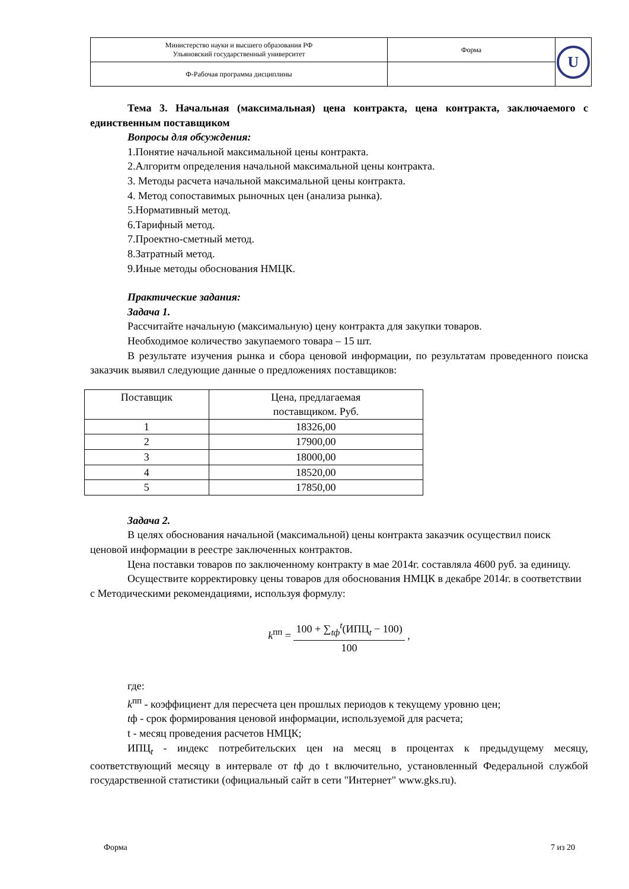| Министерство науки и высшего образования РФ Ульяновский государственный университет | Форма | U |
| Ф-Рабочая программа дисциплины | | |
Тема 3. Начальная (максимальная) цена контракта, цена контракта, заключаемого с единственным поставщиком
Вопросы для обсуждения:
1.Понятие начальной максимальной цены контракта.
2.Алгоритм определения начальной максимальной цены контракта.
3. Методы расчета начальной максимальной цены контракта.
4. Метод сопоставимых рыночных цен (анализа рынка).
5.Нормативный метод.
6.Тарифный метод.
7.Проектно-сметный метод.
8.Затратный метод.
9.Иные методы обоснования НМЦК.
Практические задания:
Задача 1.
Рассчитайте начальную (максимальную) цену контракта для закупки товаров.
Необходимое количество закупаемого товара – 15 шт.
В результате изучения рынка и сбора ценовой информации, по результатам проведенного поиска заказчик выявил следующие данные о предложениях поставщиков:
| Поставщик | Цена, предлагаемая поставщиком. Руб. |
| 1 | 18326,00 |
| 2 | 17900,00 |
| 3 | 18000,00 |
| 4 | 18520,00 |
| 5 | 17850,00 |
Задача 2.
В целях обоснования начальной (максимальной) цены контракта заказчик осуществил поиск ценовой информации в реестре заключенных контрактов.
Цена поставки товаров по заключенному контракту в мае 2014г. составляла 4600 руб. за единицу.
Осуществите корректировку цены товаров для обоснования НМЦК в декабре 2014г. в соответствии с Методическими рекомендациями, используя формулу:
k<sup>пп</sup> = 100 + ∑<sub>tф</sub><sup>t</sup>(ИПЦ<sub>t</sub> − 100) 100 ,
где:
k<sup>пп</sup> - коэффициент для пересчета цен прошлых периодов к текущему уровню цен;
tф - срок формирования ценовой информации, используемой для расчета;
t - месяц проведения расчетов НМЦК;
ИПЦ<sub>t</sub> - индекс потребительских цен на месяц в процентах к предыдущему месяцу, соответствующий месяцу в интервале от tф до t включительно, установленный Федеральной службой государственной статистики (официальный сайт в сети "Интернет" www.gks.ru).
Форма 7 из 20